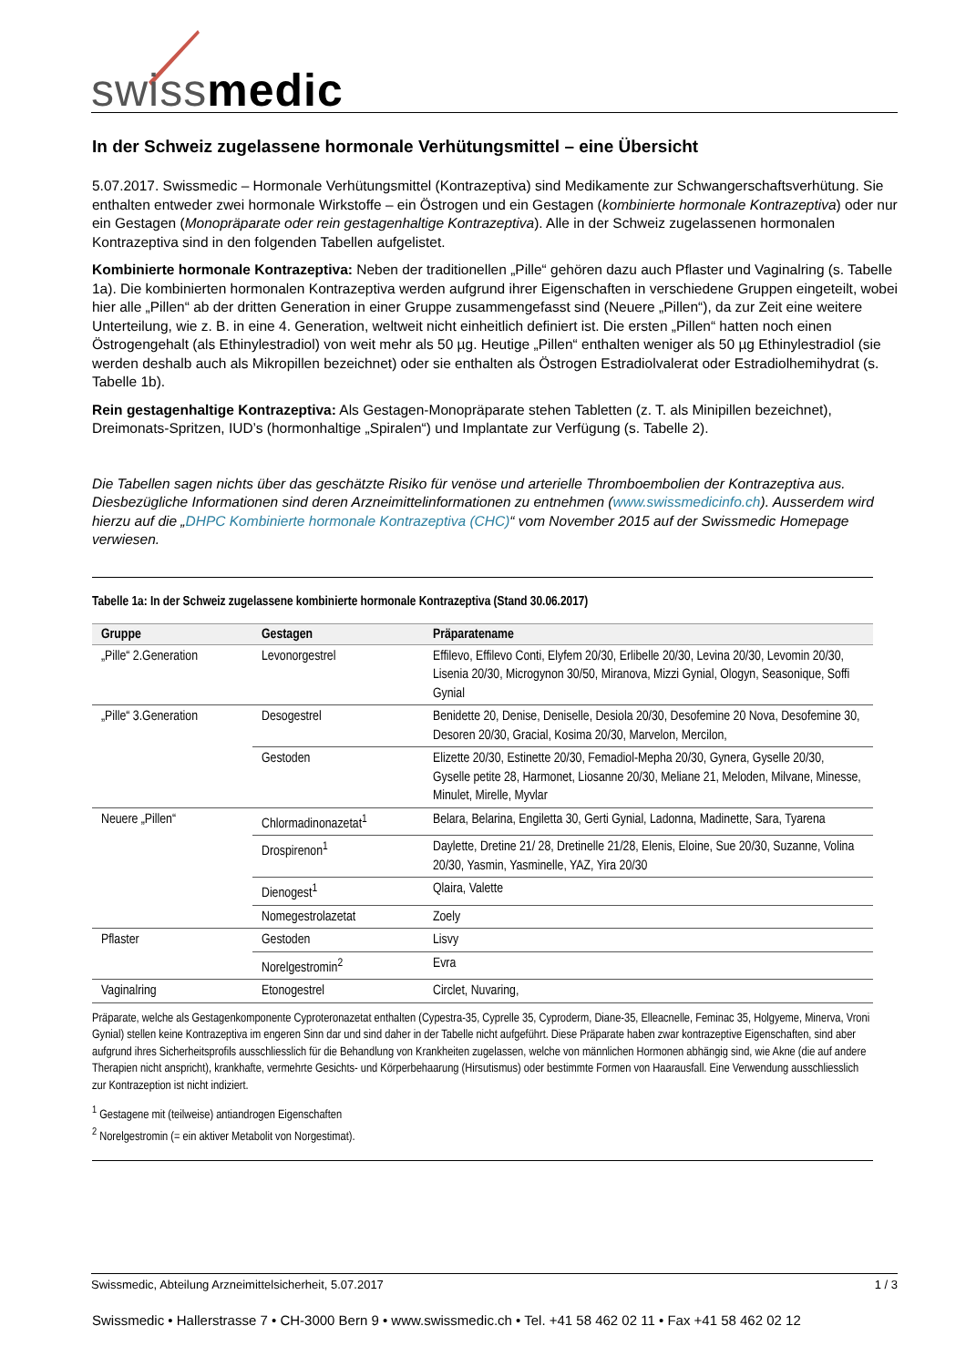swiss medic
In der Schweiz zugelassene hormonale Verhütungsmittel – eine Übersicht
5.07.2017. Swissmedic – Hormonale Verhütungsmittel (Kontrazeptiva) sind Medikamente zur Schwangerschaftsverhütung. Sie enthalten entweder zwei hormonale Wirkstoffe – ein Östrogen und ein Gestagen (kombinierte hormonale Kontrazeptiva) oder nur ein Gestagen (Monopräparate oder rein gestagenhaltige Kontrazeptiva). Alle in der Schweiz zugelassenen hormonalen Kontrazeptiva sind in den folgenden Tabellen aufgelistet.
Kombinierte hormonale Kontrazeptiva: Neben der traditionellen „Pille“ gehören dazu auch Pflaster und Vaginalring (s. Tabelle 1a). Die kombinierten hormonalen Kontrazeptiva werden aufgrund ihrer Eigenschaften in verschiedene Gruppen eingeteilt, wobei hier alle „Pillen“ ab der dritten Generation in einer Gruppe zusammengefasst sind (Neuere „Pillen“), da zur Zeit eine weitere Unterteilung, wie z. B. in eine 4. Generation, weltweit nicht einheitlich definiert ist. Die ersten „Pillen“ hatten noch einen Östrogengehalt (als Ethinylestradiol) von weit mehr als 50 µg. Heutige „Pillen“ enthalten weniger als 50 µg Ethinylestradiol (sie werden deshalb auch als Mikropillen bezeichnet) oder sie enthalten als Östrogen Estradiolvalerat oder Estradiolhemihydrat (s. Tabelle 1b).
Rein gestagenhaltige Kontrazeptiva: Als Gestagen-Monopräparate stehen Tabletten (z. T. als Minipillen bezeichnet), Dreimonats-Spritzen, IUD’s (hormonhaltige „Spiralen“) und Implantate zur Verfügung (s. Tabelle 2).
Die Tabellen sagen nichts über das geschätzte Risiko für venöse und arterielle Thromboembolien der Kontrazeptiva aus. Diesbezügliche Informationen sind deren Arzneimittelinformationen zu entnehmen (www.swissmedicinfo.ch). Ausserdem wird hierzu auf die „DHPC Kombinierte hormonale Kontrazeptiva (CHC)“ vom November 2015 auf der Swissmedic Homepage verwiesen.
Tabelle 1a: In der Schweiz zugelassene kombinierte hormonale Kontrazeptiva (Stand 30.06.2017)
| Gruppe | Gestagen | Präparatename |
| --- | --- | --- |
| „Pille“ 2.Generation | Levonorgestrel | Effilevo, Effilevo Conti, Elyfem 20/30, Erlibelle 20/30, Levina 20/30, Levomin 20/30, Lisenia 20/30, Microgynon 30/50, Miranova, Mizzi Gynial, Ologyn, Seasonique, Soffi Gynial |
| „Pille“ 3.Generation | Desogestrel | Benidette 20, Denise, Deniselle, Desiola 20/30, Desofemine 20 Nova, Desofemine 30, Desoren 20/30, Gracial, Kosima 20/30, Marvelon, Mercilon, |
| | Gestoden | Elizette 20/30, Estinette 20/30, Femadiol-Mepha 20/30, Gynera, Gyselle 20/30, Gyselle petite 28, Harmonet, Liosanne 20/30, Meliane 21, Meloden, Milvane, Minesse, Minulet, Mirelle, Myvlar |
| Neuere „Pillen“ | Chlormadinonazetat<sup>1</sup> | Belara, Belarina, Engiletta 30, Gerti Gynial, Ladonna, Madinette, Sara, Tyarena |
| | Drospirenon<sup>1</sup> | Daylette, Dretine 21/ 28, Dretinelle 21/28, Elenis, Eloine, Sue 20/30, Suzanne, Volina 20/30, Yasmin, Yasminelle, YAZ, Yira 20/30 |
| | Dienogest<sup>1</sup> | Qlaira, Valette |
| | Nomegestrolazetat | Zoely |
| Pflaster | Gestoden | Lisvy |
| | Norelgestromin<sup>2</sup> | Evra |
| Vaginalring | Etonogestrel | Circlet, Nuvaring, |
Präparate, welche als Gestagenkomponente Cyproteronazetat enthalten (Cypestra-35, Cyprelle 35, Cyproderm, Diane-35, Elleacnelle, Feminac 35, Holgyeme, Minerva, Vroni Gynial) stellen keine Kontrazeptiva im engeren Sinn dar und sind daher in der Tabelle nicht aufgeführt. Diese Präparate haben zwar kontrazeptive Eigenschaften, sind aber aufgrund ihres Sicherheitsprofils ausschliesslich für die Behandlung von Krankheiten zugelassen, welche von männlichen Hormonen abhängig sind, wie Akne (die auf andere Therapien nicht anspricht), krankhafte, vermehrte Gesichts- und Körperbehaarung (Hirsutismus) oder bestimmte Formen von Haarausfall. Eine Verwendung ausschliesslich zur Kontrazeption ist nicht indiziert.
<sup>1</sup> Gestagene mit (teilweise) antiandrogen Eigenschaften
<sup>2</sup> Norelgestromin (= ein aktiver Metabolit von Norgestimat).
Swissmedic, Abteilung Arzneimittelsicherheit, 5.07.2017 1 / 3
Swissmedic • Hallerstrasse 7 • CH-3000 Bern 9 • www.swissmedic.ch • Tel. +41 58 462 02 11 • Fax +41 58 462 02 12